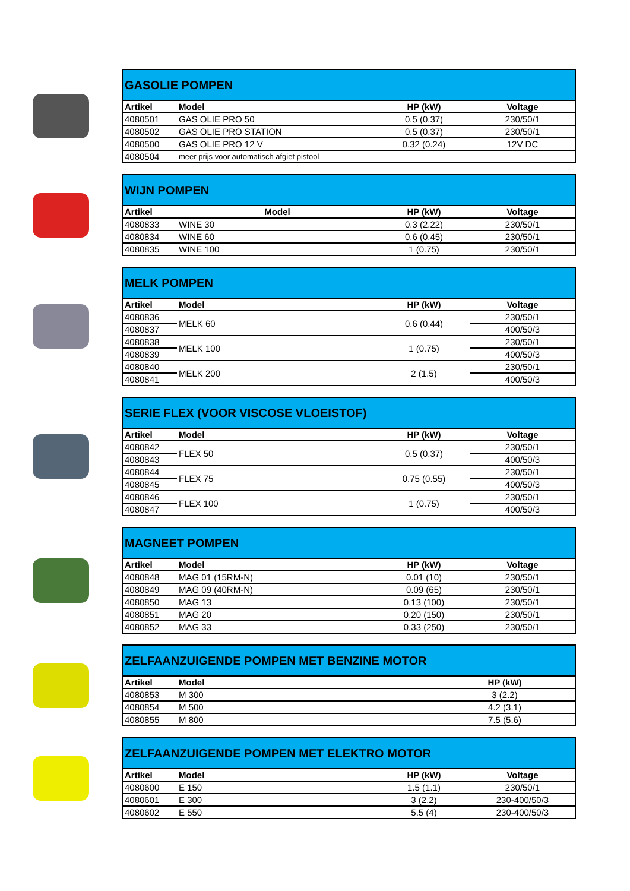| GASOLIE POMPEN | | | |
| --- | --- | --- | --- |
| Artikel | Model | HP (kW) | Voltage |
| 4080501 | GAS OLIE PRO 50 | 0.5 (0.37) | 230/50/1 |
| 4080502 | GAS OLIE PRO STATION | 0.5 (0.37) | 230/50/1 |
| 4080500 | GAS OLIE PRO 12 V | 0.32 (0.24) | 12V DC |
| 4080504 | meer prijs voor automatisch afgiet pistool | | |
| WIJN POMPEN | | | |
| --- | --- | --- | --- |
| Artikel | Model | HP (kW) | Voltage |
| 4080833 | WINE 30 | 0.3 (2.22) | 230/50/1 |
| 4080834 | WINE 60 | 0.6 (0.45) | 230/50/1 |
| 4080835 | WINE 100 | 1 (0.75) | 230/50/1 |
| MELK POMPEN | | | |
| --- | --- | --- | --- |
| Artikel | Model | HP (kW) | Voltage |
| 4080836 | MELK 60 | 0.6 (0.44) | 230/50/1 |
| 4080837 | | | 400/50/3 |
| 4080838 | MELK 100 | 1 (0.75) | 230/50/1 |
| 4080839 | | | 400/50/3 |
| 4080840 | MELK 200 | 2 (1.5) | 230/50/1 |
| 4080841 | | | 400/50/3 |
| SERIE FLEX (VOOR VISCOSE VLOEISTOF) | | | |
| --- | --- | --- | --- |
| Artikel | Model | HP (kW) | Voltage |
| 4080842 | FLEX 50 | 0.5 (0.37) | 230/50/1 |
| 4080843 | | | 400/50/3 |
| 4080844 | FLEX 75 | 0.75 (0.55) | 230/50/1 |
| 4080845 | | | 400/50/3 |
| 4080846 | FLEX 100 | 1 (0.75) | 230/50/1 |
| 4080847 | | | 400/50/3 |
| MAGNEET POMPEN | | | |
| --- | --- | --- | --- |
| Artikel | Model | HP (kW) | Voltage |
| 4080848 | MAG 01 (15RM-N) | 0.01 (10) | 230/50/1 |
| 4080849 | MAG 09 (40RM-N) | 0.09 (65) | 230/50/1 |
| 4080850 | MAG 13 | 0.13 (100) | 230/50/1 |
| 4080851 | MAG 20 | 0.20 (150) | 230/50/1 |
| 4080852 | MAG 33 | 0.33 (250) | 230/50/1 |
| ZELFAANZUIGENDE POMPEN MET BENZINE MOTOR | | |
| --- | --- | --- |
| Artikel | Model | HP (kW) |
| 4080853 | M 300 | 3 (2.2) |
| 4080854 | M 500 | 4.2 (3.1) |
| 4080855 | M 800 | 7.5 (5.6) |
| ZELFAANZUIGENDE POMPEN MET ELEKTRO MOTOR | | | |
| --- | --- | --- | --- |
| Artikel | Model | HP (kW) | Voltage |
| 4080600 | E 150 | 1.5 (1.1) | 230/50/1 |
| 4080601 | E 300 | 3 (2.2) | 230-400/50/3 |
| 4080602 | E 550 | 5.5 (4) | 230-400/50/3 |